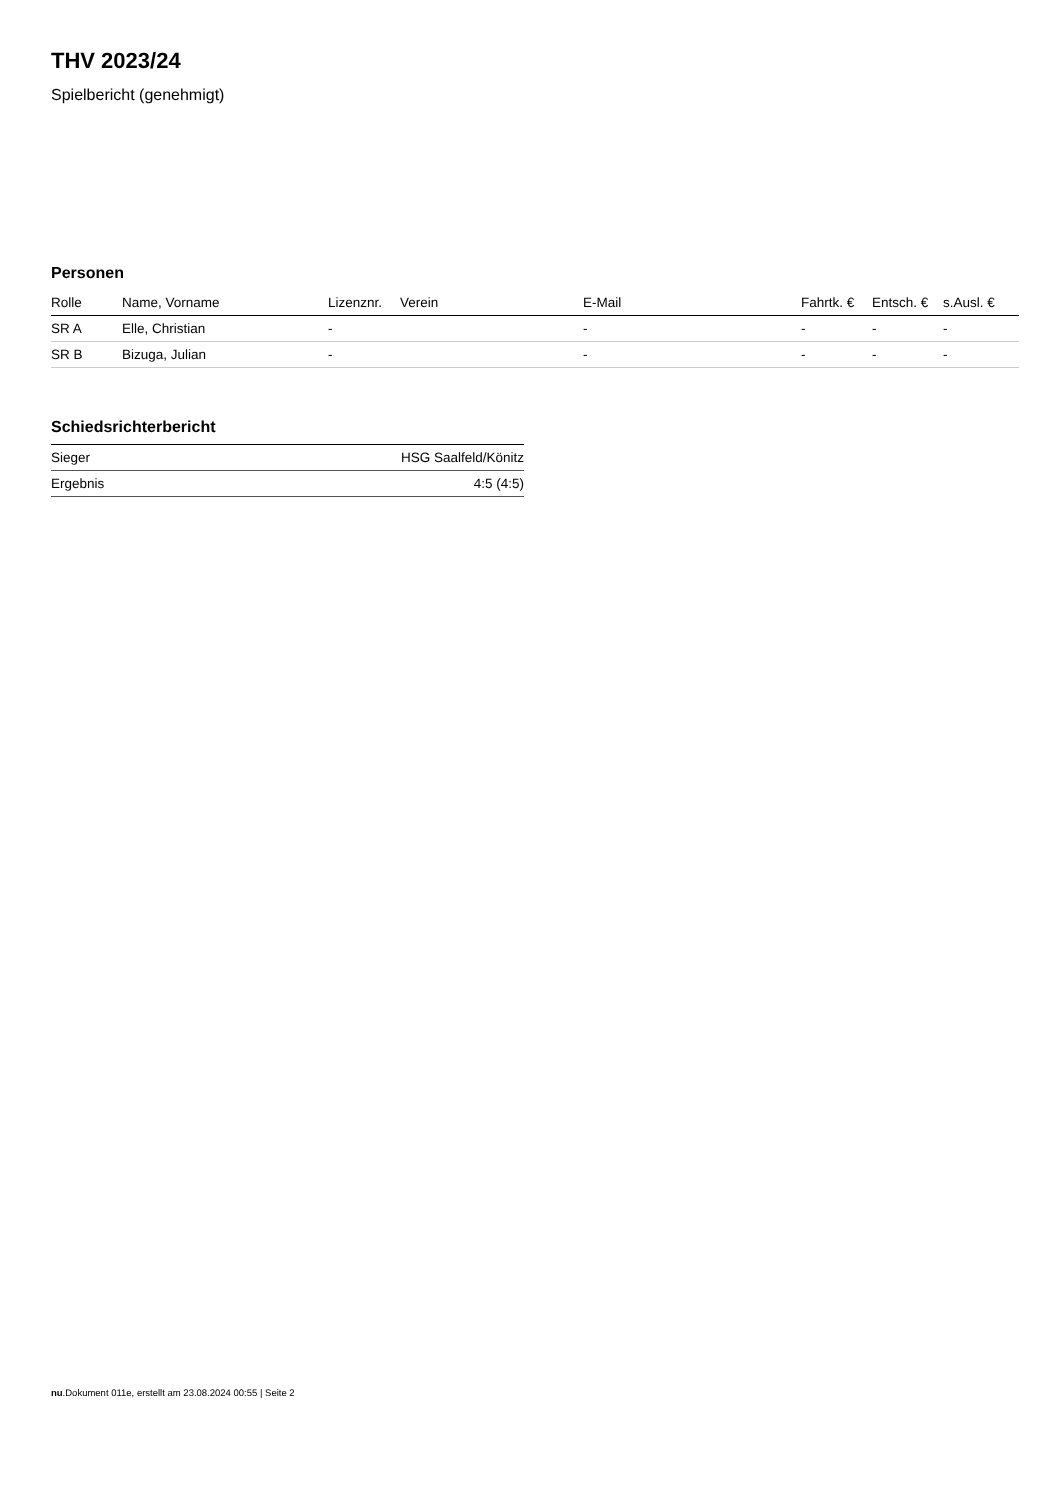THV 2023/24
Spielbericht (genehmigt)
Personen
| Rolle | Name, Vorname | Lizenznr. | Verein | E-Mail | Fahrtk. € | Entsch. € | s.Ausl. € |
| --- | --- | --- | --- | --- | --- | --- | --- |
| SR A | Elle, Christian | - | | - | - | - | - |
| SR B | Bizuga, Julian | - | | - | - | - | - |
Schiedsrichterbericht
| Sieger | HSG Saalfeld/Könitz |
| Ergebnis | 4:5 (4:5) |
nu.Dokument 011e, erstellt am 23.08.2024 00:55 | Seite 2